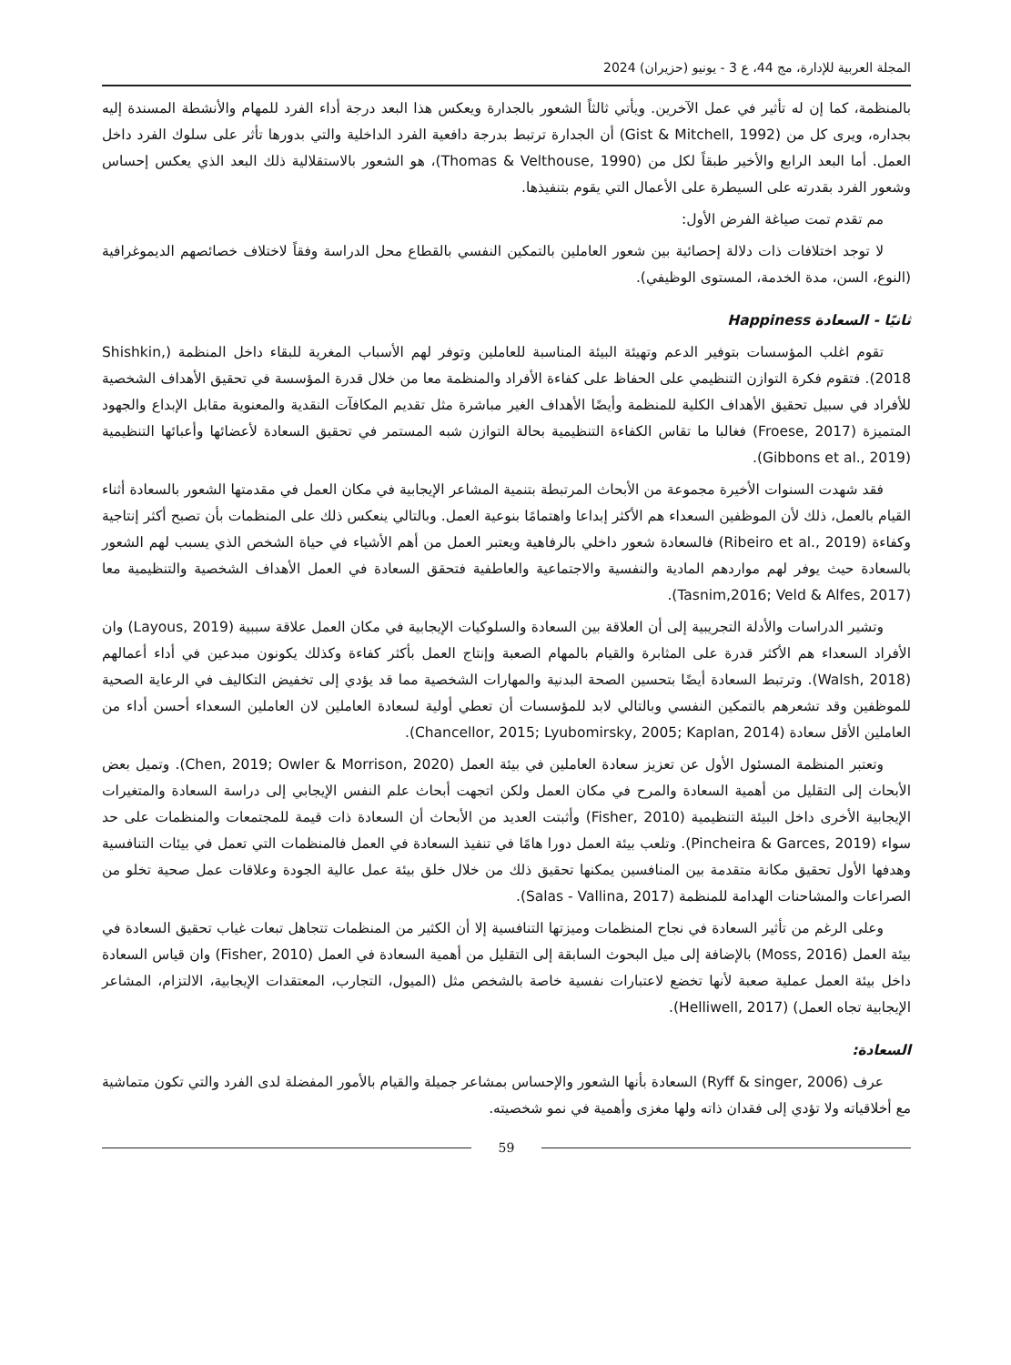المجلة العربية للإدارة، مج 44، ع 3 - يونيو (حزيران) 2024
بالمنظمة، كما إن له تأثير في عمل الآخرين. ويأتي ثالثاً الشعور بالجدارة ويعكس هذا البعد درجة أداء الفرد للمهام والأنشطة المسندة إليه بجداره، ويرى كل من (Gist & Mitchell, 1992) أن الجدارة ترتبط بدرجة دافعية الفرد الداخلية والتي بدورها تأثر على سلوك الفرد داخل العمل. أما البعد الرابع والأخير طبقاً لكل من (Thomas & Velthouse, 1990)، هو الشعور بالاستقلالية ذلك البعد الذي يعكس إحساس وشعور الفرد بقدرته على السيطرة على الأعمال التي يقوم بتنفيذها.
مم تقدم تمت صياغة الفرض الأول:
لا توجد اختلافات ذات دلالة إحصائية بين شعور العاملين بالتمكين النفسي بالقطاع محل الدراسة وفقاً لاختلاف خصائصهم الديموغرافية (النوع، السن، مدة الخدمة، المستوى الوظيفي).
ثانيًا - السعادة Happiness
تقوم اغلب المؤسسات بتوفير الدعم وتهيئة البيئة المناسبة للعاملين وتوفر لهم الأسباب المغرية للبقاء داخل المنظمة (Shishkin, 2018). فتقوم فكرة التوازن التنظيمي على الحفاظ على كفاءة الأفراد والمنظمة معا من خلال قدرة المؤسسة في تحقيق الأهداف الشخصية للأفراد في سبيل تحقيق الأهداف الكلية للمنظمة وأيضًا الأهداف الغير مباشرة مثل تقديم المكافآت النقدية والمعنوية مقابل الإبداع والجهود المتميزة (Froese, 2017) فغالبا ما تقاس الكفاءة التنظيمية بحالة التوازن شبه المستمر في تحقيق السعادة لأعضائها وأعبائها التنظيمية (Gibbons et al., 2019).
فقد شهدت السنوات الأخيرة مجموعة من الأبحاث المرتبطة بتنمية المشاعر الإيجابية في مكان العمل في مقدمتها الشعور بالسعادة أثناء القيام بالعمل، ذلك لأن الموظفين السعداء هم الأكثر إبداعا واهتمامًا بنوعية العمل. وبالتالي ينعكس ذلك على المنظمات بأن تصبح أكثر إنتاجية وكفاءة (Ribeiro et al., 2019) فالسعادة شعور داخلي بالرفاهية ويعتبر العمل من أهم الأشياء في حياة الشخص الذي يسبب لهم الشعور بالسعادة حيث يوفر لهم مواردهم المادية والنفسية والاجتماعية والعاطفية فتحقق السعادة في العمل الأهداف الشخصية والتنظيمية معا (Tasnim,2016; Veld & Alfes, 2017).
وتشير الدراسات والأدلة التجريبية إلى أن العلاقة بين السعادة والسلوكيات الإيجابية في مكان العمل علاقة سببية (Layous, 2019) وان الأفراد السعداء هم الأكثر قدرة على المثابرة والقيام بالمهام الصعبة وإنتاج العمل بأكثر كفاءة وكذلك يكونون مبدعين في أداء أعمالهم (Walsh, 2018). وترتبط السعادة أيضًا بتحسين الصحة البدنية والمهارات الشخصية مما قد يؤدي إلى تخفيض التكاليف في الرعاية الصحية للموظفين وقد تشعرهم بالتمكين النفسي وبالتالي لابد للمؤسسات أن تعطي أولية لسعادة العاملين لان العاملين السعداء أحسن أداء من العاملين الأقل سعادة (Chancellor, 2015; Lyubomirsky, 2005; Kaplan, 2014).
وتعتبر المنظمة المسئول الأول عن تعزيز سعادة العاملين في بيئة العمل (Chen, 2019; Owler & Morrison, 2020). وتميل بعض الأبحاث إلى التقليل من أهمية السعادة والمرح في مكان العمل ولكن اتجهت أبحاث علم النفس الإيجابي إلى دراسة السعادة والمتغيرات الإيجابية الأخرى داخل البيئة التنظيمية (Fisher, 2010) وأثبتت العديد من الأبحاث أن السعادة ذات قيمة للمجتمعات والمنظمات على حد سواء (Pincheira & Garces, 2019). وتلعب بيئة العمل دورا هامًا في تنفيذ السعادة في العمل فالمنظمات التي تعمل في بيئات التنافسية وهدفها الأول تحقيق مكانة متقدمة بين المنافسين يمكنها تحقيق ذلك من خلال خلق بيئة عمل عالية الجودة وعلاقات عمل صحية تخلو من الصراعات والمشاحنات الهدامة للمنظمة (Salas - Vallina, 2017).
وعلى الرغم من تأثير السعادة في نجاح المنظمات وميزتها التنافسية إلا أن الكثير من المنظمات تتجاهل تبعات غياب تحقيق السعادة في بيئة العمل (Moss, 2016) بالإضافة إلى ميل البحوث السابقة إلى التقليل من أهمية السعادة في العمل (Fisher, 2010) وان قياس السعادة داخل بيئة العمل عملية صعبة لأنها تخضع لاعتبارات نفسية خاصة بالشخص مثل (الميول، التجارب، المعتقدات الإيجابية، الالتزام، المشاعر الإيجابية تجاه العمل) (Helliwell, 2017).
السعادة:
عرف (Ryff & singer, 2006) السعادة بأنها الشعور والإحساس بمشاعر جميلة والقيام بالأمور المفضلة لدى الفرد والتي تكون متماشية مع أخلاقياته ولا تؤدي إلى فقدان ذاته ولها مغزى وأهمية في نمو شخصيته.
59